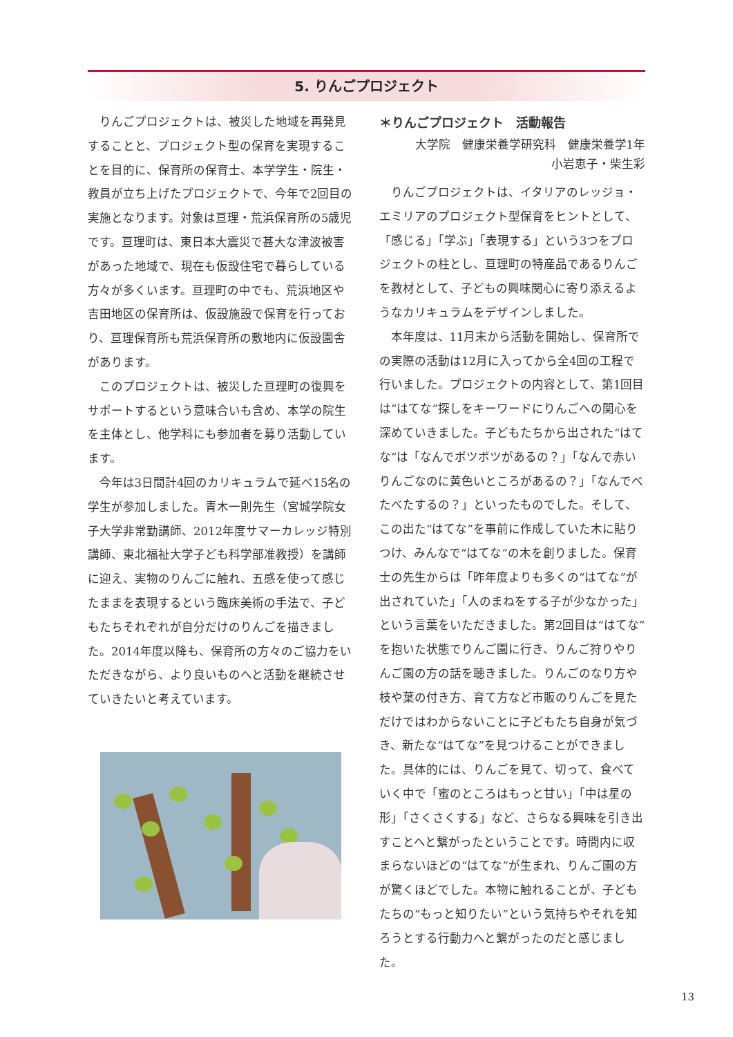5. りんごプロジェクト
りんごプロジェクトは、被災した地域を再発見することと、プロジェクト型の保育を実現することを目的に、保育所の保育士、本学学生・院生・教員が立ち上げたプロジェクトで、今年で2回目の実施となります。対象は亘理・荒浜保育所の5歳児です。亘理町は、東日本大震災で甚大な津波被害があった地域で、現在も仮設住宅で暮らしている方々が多くいます。亘理町の中でも、荒浜地区や吉田地区の保育所は、仮設施設で保育を行っており、亘理保育所も荒浜保育所の敷地内に仮設園舎があります。
このプロジェクトは、被災した亘理町の復興をサポートするという意味合いも含め、本学の院生を主体とし、他学科にも参加者を募り活動しています。
今年は3日間計4回のカリキュラムで延べ15名の学生が参加しました。青木一則先生（宮城学院女子大学非常勤講師、2012年度サマーカレッジ特別講師、東北福祉大学子ども科学部准教授）を講師に迎え、実物のりんごに触れ、五感を使って感じたままを表現するという臨床美術の手法で、子どもたちそれぞれが自分だけのりんごを描きました。2014年度以降も、保育所の方々のご協力をいただきながら、より良いものへと活動を継続させていきたいと考えています。
＊りんごプロジェクト　活動報告
大学院　健康栄養学研究科　健康栄養学1年
小岩恵子・柴生彩
りんごプロジェクトは、イタリアのレッジョ・エミリアのプロジェクト型保育をヒントとして、「感じる」「学ぶ」「表現する」という3つをプロジェクトの柱とし、亘理町の特産品であるりんごを教材として、子どもの興味関心に寄り添えるようなカリキュラムをデザインしました。
本年度は、11月末から活動を開始し、保育所での実際の活動は12月に入ってから全4回の工程で行いました。プロジェクトの内容として、第1回目は“はてな”探しをキーワードにりんごへの関心を深めていきました。子どもたちから出された“はてな”は「なんでボツボツがあるの？」「なんで赤いりんごなのに黄色いところがあるの？」「なんでべたべたするの？」といったものでした。そして、この出た“はてな”を事前に作成していた木に貼りつけ、みんなで“はてな”の木を創りました。保育士の先生からは「昨年度よりも多くの“はてな”が出されていた」「人のまねをする子が少なかった」という言葉をいただきました。第2回目は“はてな”を抱いた状態でりんご園に行き、りんご狩りやりんご園の方の話を聴きました。りんごのなり方や枝や葉の付き方、育て方など市販のりんごを見ただけではわからないことに子どもたち自身が気づき、新たな“はてな”を見つけることができました。具体的には、りんごを見て、切って、食べていく中で「蜜のところはもっと甘い」「中は星の形」「さくさくする」など、さらなる興味を引き出すことへと繋がったということです。時間内に収まらないほどの“はてな”が生まれ、りんご園の方が驚くほどでした。本物に触れることが、子どもたちの“もっと知りたい”という気持ちやそれを知ろうとする行動力へと繋がったのだと感じました。
13